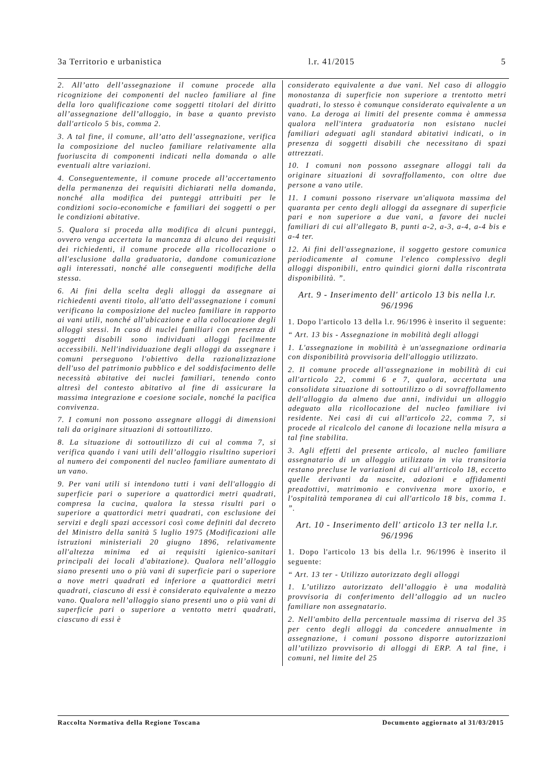3a Territorio e urbanistica l.r. 41/2015 5
2. All’atto dell’assegnazione il comune procede alla ricognizione dei componenti del nucleo familiare al fine della loro qualificazione come soggetti titolari del diritto all’assegnazione dell’alloggio, in base a quanto previsto dall'articolo 5 bis, comma 2.
3. A tal fine, il comune, all’atto dell’assegnazione, verifica la composizione del nucleo familiare relativamente alla fuoriuscita di componenti indicati nella domanda o alle eventuali altre variazioni.
4. Conseguentemente, il comune procede all’accertamento della permanenza dei requisiti dichiarati nella domanda, nonché alla modifica dei punteggi attribuiti per le condizioni socio-economiche e familiari dei soggetti o per le condizioni abitative.
5. Qualora si proceda alla modifica di alcuni punteggi, ovvero venga accertata la mancanza di alcuno dei requisiti dei richiedenti, il comune procede alla ricollocazione o all'esclusione dalla graduatoria, dandone comunicazione agli interessati, nonché alle conseguenti modifiche della stessa.
6. Ai fini della scelta degli alloggi da assegnare ai richiedenti aventi titolo, all'atto dell'assegnazione i comuni verificano la composizione del nucleo familiare in rapporto ai vani utili, nonché all'ubicazione e alla collocazione degli alloggi stessi. In caso di nuclei familiari con presenza di soggetti disabili sono individuati alloggi facilmente accessibili. Nell'individuazione degli alloggi da assegnare i comuni perseguono l'obiettivo della razionalizzazione dell'uso del patrimonio pubblico e del soddisfacimento delle necessità abitative dei nuclei familiari, tenendo conto altresì del contesto abitativo al fine di assicurare la massima integrazione e coesione sociale, nonché la pacifica convivenza.
7. I comuni non possono assegnare alloggi di dimensioni tali da originare situazioni di sottoutilizzo.
8. La situazione di sottoutilizzo di cui al comma 7, si verifica quando i vani utili dell’alloggio risultino superiori al numero dei componenti del nucleo familiare aumentato di un vano.
9. Per vani utili si intendono tutti i vani dell'alloggio di superficie pari o superiore a quattordici metri quadrati, compresa la cucina, qualora la stessa risulti pari o superiore a quattordici metri quadrati, con esclusione dei servizi e degli spazi accessori così come definiti dal decreto del Ministro della sanità 5 luglio 1975 (Modificazioni alle istruzioni ministeriali 20 giugno 1896, relativamente all'altezza minima ed ai requisiti igienico-sanitari principali dei locali d'abitazione). Qualora nell’alloggio siano presenti uno o più vani di superficie pari o superiore a nove metri quadrati ed inferiore a quattordici metri quadrati, ciascuno di essi è considerato equivalente a mezzo vano. Qualora nell’alloggio siano presenti uno o più vani di superficie pari o superiore a ventotto metri quadrati, ciascuno di essi è
considerato equivalente a due vani. Nel caso di alloggio monostanza di superficie non superiore a trentotto metri quadrati, lo stesso è comunque considerato equivalente a un vano. La deroga ai limiti del presente comma è ammessa qualora nell'intera graduatoria non esistano nuclei familiari adeguati agli standard abitativi indicati, o in presenza di soggetti disabili che necessitano di spazi attrezzati.
10. I comuni non possono assegnare alloggi tali da originare situazioni di sovraffollamento, con oltre due persone a vano utile.
11. I comuni possono riservare un'aliquota massima del quaranta per cento degli alloggi da assegnare di superficie pari e non superiore a due vani, a favore dei nuclei familiari di cui all'allegato B, punti a-2, a-3, a-4, a-4 bis e a-4 ter.
12. Ai fini dell'assegnazione, il soggetto gestore comunica periodicamente al comune l'elenco complessivo degli alloggi disponibili, entro quindici giorni dalla riscontrata disponibilità. ”.
Art. 9 - Inserimento dell' articolo 13 bis nella l.r. 96/1996
1. Dopo l'articolo 13 della l.r. 96/1996 è inserito il seguente:
“ Art. 13 bis - Assegnazione in mobilità degli alloggi
1. L'assegnazione in mobilità è un'assegnazione ordinaria con disponibilità provvisoria dell'alloggio utilizzato.
2. Il comune procede all'assegnazione in mobilità di cui all'articolo 22, commi 6 e 7, qualora, accertata una consolidata situazione di sottoutilizzo o di sovraffollamento dell'alloggio da almeno due anni, individui un alloggio adeguato alla ricollocazione del nucleo familiare ivi residente. Nei casi di cui all'articolo 22, comma 7, si procede al ricalcolo del canone di locazione nella misura a tal fine stabilita.
3. Agli effetti del presente articolo, al nucleo familiare assegnatario di un alloggio utilizzato in via transitoria restano precluse le variazioni di cui all'articolo 18, eccetto quelle derivanti da nascite, adozioni e affidamenti preadottivi, matrimonio e convivenza more uxorio, e l'ospitalità temporanea di cui all'articolo 18 bis, comma 1. ”.
Art. 10 - Inserimento dell' articolo 13 ter nella l.r. 96/1996
1. Dopo l'articolo 13 bis della l.r. 96/1996 è inserito il seguente:
“ Art. 13 ter - Utilizzo autorizzato degli alloggi
1. L’utilizzo autorizzato dell’alloggio è una modalità provvisoria di conferimento dell’alloggio ad un nucleo familiare non assegnatario.
2. Nell'ambito della percentuale massima di riserva del 35 per cento degli alloggi da concedere annualmente in assegnazione, i comuni possono disporre autorizzazioni all’utilizzo provvisorio di alloggi di ERP. A tal fine, i comuni, nel limite del 25
Raccolta Normativa della Regione Toscana Documento aggiornato al 31/03/2015